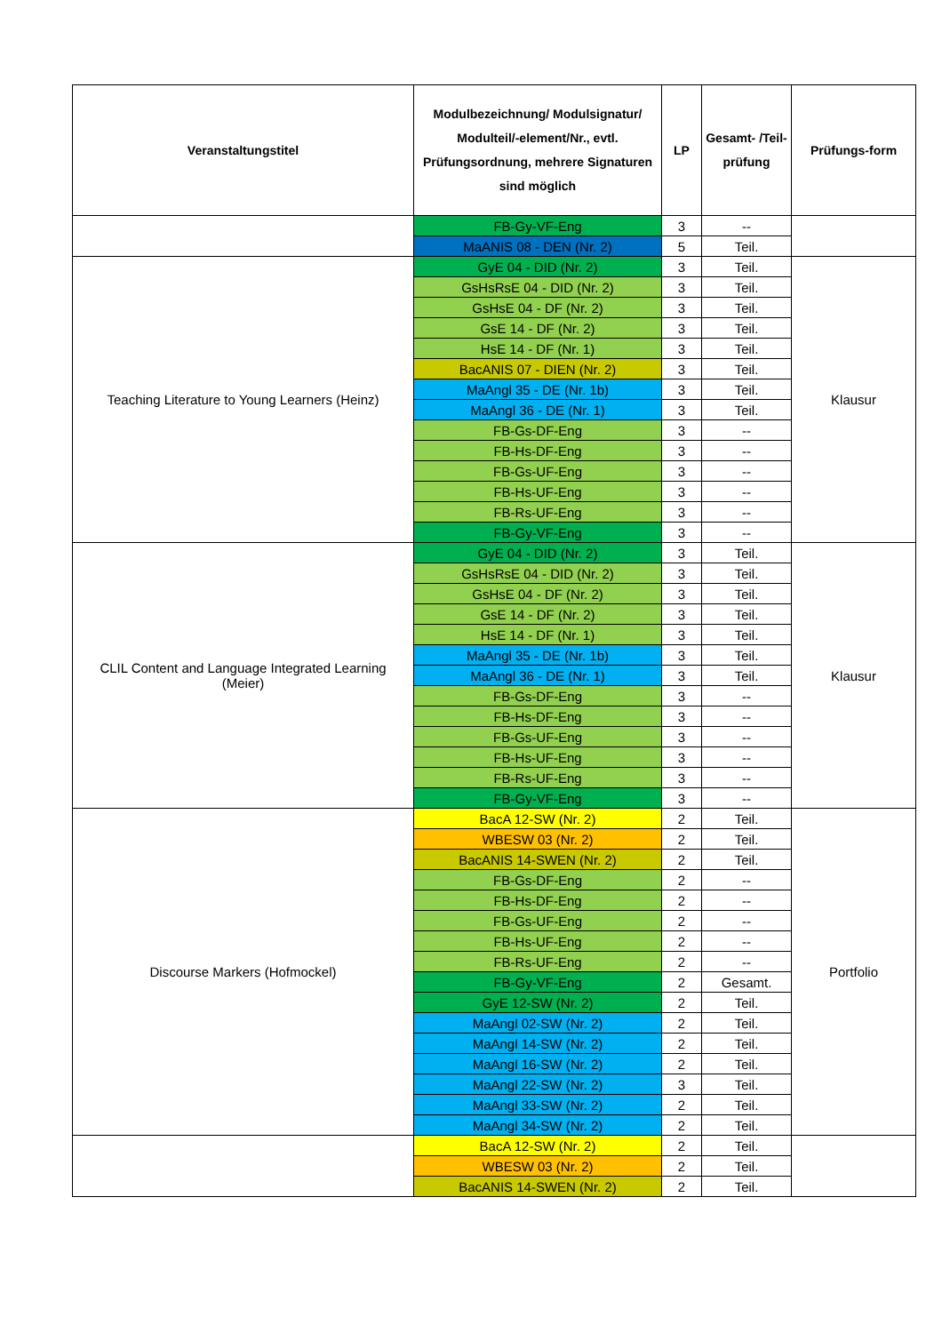| Veranstaltungstitel | Modulbezeichnung/ Modulsignatur/ Modulteil/-element/Nr., evtl. Prüfungsordnung, mehrere Signaturen sind möglich | LP | Gesamt- /Teil- prüfung | Prüfungs-form |
| --- | --- | --- | --- | --- |
| | FB-Gy-VF-Eng | 3 | -- | |
| | MaANIS 08 - DEN (Nr. 2) | 5 | Teil. | |
| Teaching Literature to Young Learners (Heinz) | GyE 04 - DID (Nr. 2) | 3 | Teil. | Klausur |
| | GsHsRsE 04 - DID (Nr. 2) | 3 | Teil. | |
| | GsHsE 04 - DF (Nr. 2) | 3 | Teil. | |
| | GsE 14 - DF (Nr. 2) | 3 | Teil. | |
| | HsE 14 - DF (Nr. 1) | 3 | Teil. | |
| | BacANIS 07 - DIEN (Nr. 2) | 3 | Teil. | |
| | MaAngl 35 - DE (Nr. 1b) | 3 | Teil. | |
| | MaAngl 36 - DE (Nr. 1) | 3 | Teil. | |
| | FB-Gs-DF-Eng | 3 | -- | |
| | FB-Hs-DF-Eng | 3 | -- | |
| | FB-Gs-UF-Eng | 3 | -- | |
| | FB-Hs-UF-Eng | 3 | -- | |
| | FB-Rs-UF-Eng | 3 | -- | |
| | FB-Gy-VF-Eng | 3 | -- | |
| CLIL Content and Language Integrated Learning (Meier) | GyE 04 - DID (Nr. 2) | 3 | Teil. | Klausur |
| | GsHsRsE 04 - DID (Nr. 2) | 3 | Teil. | |
| | GsHsE 04 - DF (Nr. 2) | 3 | Teil. | |
| | GsE 14 - DF (Nr. 2) | 3 | Teil. | |
| | HsE 14 - DF (Nr. 1) | 3 | Teil. | |
| | MaAngl 35 - DE (Nr. 1b) | 3 | Teil. | |
| | MaAngl 36 - DE (Nr. 1) | 3 | Teil. | |
| | FB-Gs-DF-Eng | 3 | -- | |
| | FB-Hs-DF-Eng | 3 | -- | |
| | FB-Gs-UF-Eng | 3 | -- | |
| | FB-Hs-UF-Eng | 3 | -- | |
| | FB-Rs-UF-Eng | 3 | -- | |
| | FB-Gy-VF-Eng | 3 | -- | |
| Discourse Markers (Hofmockel) | BacA 12-SW (Nr. 2) | 2 | Teil. | Portfolio |
| | WBESW 03 (Nr. 2) | 2 | Teil. | |
| | BacANIS 14-SWEN (Nr. 2) | 2 | Teil. | |
| | FB-Gs-DF-Eng | 2 | -- | |
| | FB-Hs-DF-Eng | 2 | -- | |
| | FB-Gs-UF-Eng | 2 | -- | |
| | FB-Hs-UF-Eng | 2 | -- | |
| | FB-Rs-UF-Eng | 2 | -- | |
| | FB-Gy-VF-Eng | 2 | Gesamt. | |
| | GyE 12-SW (Nr. 2) | 2 | Teil. | |
| | MaAngl 02-SW (Nr. 2) | 2 | Teil. | |
| | MaAngl 14-SW (Nr. 2) | 2 | Teil. | |
| | MaAngl 16-SW (Nr. 2) | 2 | Teil. | |
| | MaAngl 22-SW (Nr. 2) | 3 | Teil. | |
| | MaAngl 33-SW (Nr. 2) | 2 | Teil. | |
| | MaAngl 34-SW (Nr. 2) | 2 | Teil. | |
| | BacA 12-SW (Nr. 2) | 2 | Teil. | |
| | WBESW 03 (Nr. 2) | 2 | Teil. | |
| | BacANIS 14-SWEN (Nr. 2) | 2 | Teil. | |